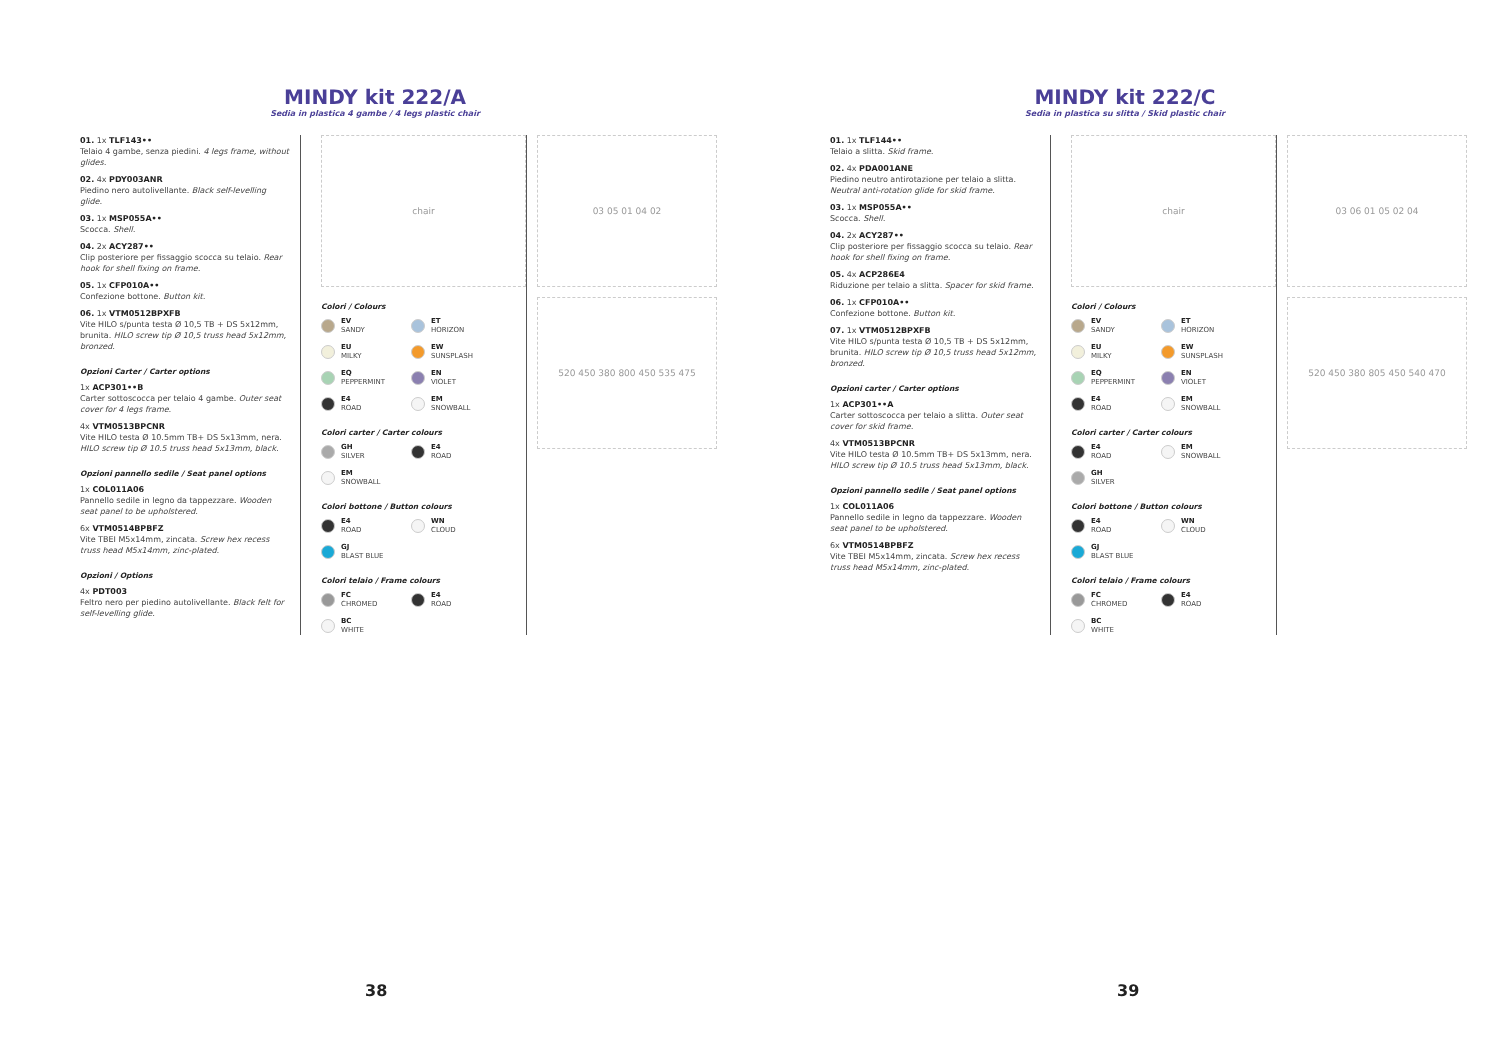MINDY kit 222/A
Sedia in plastica 4 gambe / 4 legs plastic chair
01. 1x TLF143••
Telaio 4 gambe, senza piedini. 4 legs frame, without glides.
02. 4x PDY003ANR
Piedino nero autolivellante. Black self-levelling glide.
03. 1x MSP055A••
Scocca. Shell.
04. 2x ACY287••
Clip posteriore per fissaggio scocca su telaio. Rear hook for shell fixing on frame.
05. 1x CFP010A••
Confezione bottone. Button kit.
06. 1x VTM0512BPXFB
Vite HILO s/punta testa Ø 10,5 TB + DS 5x12mm, brunita. HILO screw tip Ø 10,5 truss head 5x12mm, bronzed.
Opzioni Carter / Carter options
1x ACP301••B
Carter sottoscocca per telaio 4 gambe. Outer seat cover for 4 legs frame.
4x VTM0513BPCNR
Vite HILO testa Ø 10.5mm TB+ DS 5x13mm, nera. HILO screw tip Ø 10.5 truss head 5x13mm, black.
Opzioni pannello sedile / Seat panel options
1x COL011A06
Pannello sedile in legno da tappezzare. Wooden seat panel to be upholstered.
6x VTM0514BPBFZ
Vite TBEI M5x14mm, zincata. Screw hex recess truss head M5x14mm, zinc-plated.
Opzioni / Options
4x PDT003
Feltro nero per piedino autolivellante. Black felt for self-levelling glide.
chair
Colori / Colours
EV
SANDY
ET
HORIZON
EU
MILKY
EW
SUNSPLASH
EQ
PEPPERMINT
EN
VIOLET
E4
ROAD
EM
SNOWBALL
Colori carter / Carter colours
GH
SILVER
E4
ROAD
EM
SNOWBALL
Colori bottone / Button colours
E4
ROAD
WN
CLOUD
GJ
BLAST BLUE
Colori telaio / Frame colours
FC
CHROMED
E4
ROAD
BC
WHITE
03 05 01 04 02
520 450 380 800 450 535 475
38
MINDY kit 222/C
Sedia in plastica su slitta / Skid plastic chair
01. 1x TLF144••
Telaio a slitta. Skid frame.
02. 4x PDA001ANE
Piedino neutro antirotazione per telaio a slitta. Neutral anti-rotation glide for skid frame.
03. 1x MSP055A••
Scocca. Shell.
04. 2x ACY287••
Clip posteriore per fissaggio scocca su telaio. Rear hook for shell fixing on frame.
05. 4x ACP286E4
Riduzione per telaio a slitta. Spacer for skid frame.
06. 1x CFP010A••
Confezione bottone. Button kit.
07. 1x VTM0512BPXFB
Vite HILO s/punta testa Ø 10,5 TB + DS 5x12mm, brunita. HILO screw tip Ø 10,5 truss head 5x12mm, bronzed.
Opzioni carter / Carter options
1x ACP301••A
Carter sottoscocca per telaio a slitta. Outer seat cover for skid frame.
4x VTM0513BPCNR
Vite HILO testa Ø 10.5mm TB+ DS 5x13mm, nera. HILO screw tip Ø 10.5 truss head 5x13mm, black.
Opzioni pannello sedile / Seat panel options
1x COL011A06
Pannello sedile in legno da tappezzare. Wooden seat panel to be upholstered.
6x VTM0514BPBFZ
Vite TBEI M5x14mm, zincata. Screw hex recess truss head M5x14mm, zinc-plated.
chair
Colori / Colours
EV
SANDY
ET
HORIZON
EU
MILKY
EW
SUNSPLASH
EQ
PEPPERMINT
EN
VIOLET
E4
ROAD
EM
SNOWBALL
Colori carter / Carter colours
E4
ROAD
EM
SNOWBALL
GH
SILVER
Colori bottone / Button colours
E4
ROAD
WN
CLOUD
GJ
BLAST BLUE
Colori telaio / Frame colours
FC
CHROMED
E4
ROAD
BC
WHITE
03 06 01 05 02 04
520 450 380 805 450 540 470
39